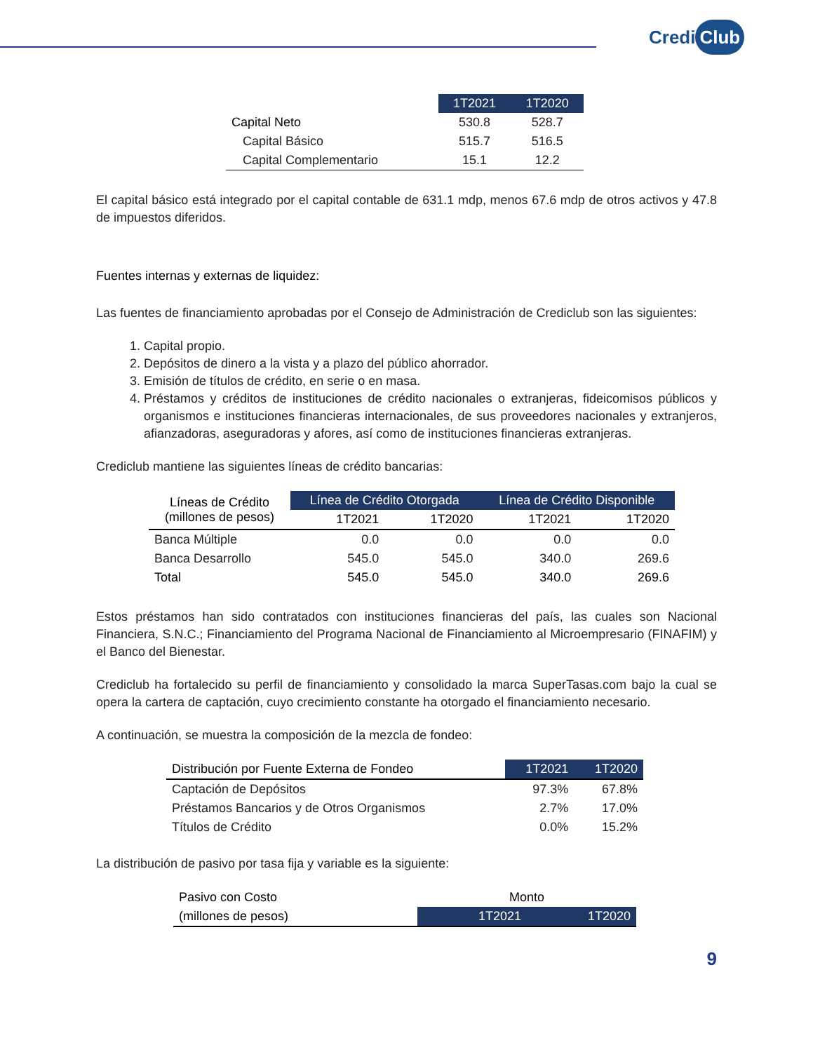Credi Club
| | 1T2021 | 1T2020 |
| --- | --- | --- |
| Capital Neto | 530.8 | 528.7 |
| Capital Básico | 515.7 | 516.5 |
| Capital Complementario | 15.1 | 12.2 |
El capital básico está integrado por el capital contable de 631.1 mdp, menos 67.6 mdp de otros activos y 47.8 de impuestos diferidos.
Fuentes internas y externas de liquidez:
Las fuentes de financiamiento aprobadas por el Consejo de Administración de Crediclub son las siguientes:
1. Capital propio.
2. Depósitos de dinero a la vista y a plazo del público ahorrador.
3. Emisión de títulos de crédito, en serie o en masa.
4. Préstamos y créditos de instituciones de crédito nacionales o extranjeras, fideicomisos públicos y organismos e instituciones financieras internacionales, de sus proveedores nacionales y extranjeros, afianzadoras, aseguradoras y afores, así como de instituciones financieras extranjeras.
Crediclub mantiene las siguientes líneas de crédito bancarias:
| Líneas de Crédito (millones de pesos) | Línea de Crédito Otorgada | | Línea de Crédito Disponible | |
| --- | --- | --- | --- | --- |
| | 1T2021 | 1T2020 | 1T2021 | 1T2020 |
| Banca Múltiple | 0.0 | 0.0 | 0.0 | 0.0 |
| Banca Desarrollo | 545.0 | 545.0 | 340.0 | 269.6 |
| Total | 545.0 | 545.0 | 340.0 | 269.6 |
Estos préstamos han sido contratados con instituciones financieras del país, las cuales son Nacional Financiera, S.N.C.; Financiamiento del Programa Nacional de Financiamiento al Microempresario (FINAFIM) y el Banco del Bienestar.
Crediclub ha fortalecido su perfil de financiamiento y consolidado la marca SuperTasas.com bajo la cual se opera la cartera de captación, cuyo crecimiento constante ha otorgado el financiamiento necesario.
A continuación, se muestra la composición de la mezcla de fondeo:
| Distribución por Fuente Externa de Fondeo | 1T2021 | 1T2020 |
| --- | --- | --- |
| Captación de Depósitos | 97.3% | 67.8% |
| Préstamos Bancarios y de Otros Organismos | 2.7% | 17.0% |
| Títulos de Crédito | 0.0% | 15.2% |
La distribución de pasivo por tasa fija y variable es la siguiente:
| Pasivo con Costo | Monto | |
| (millones de pesos) | 1T2021 | 1T2020 |
9